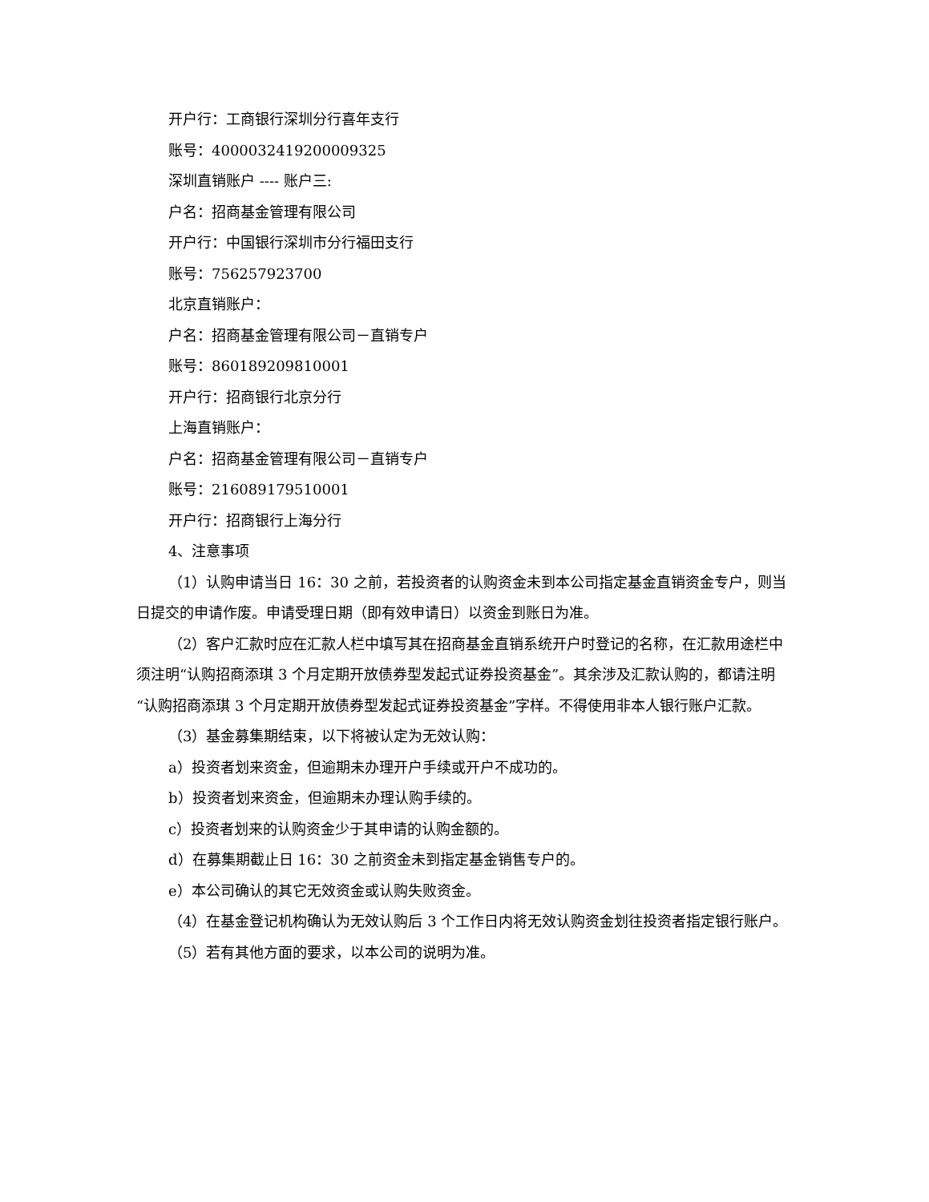开户行：工商银行深圳分行喜年支行
账号：4000032419200009325
深圳直销账户 ---- 账户三:
户名：招商基金管理有限公司
开户行：中国银行深圳市分行福田支行
账号：756257923700
北京直销账户：
户名：招商基金管理有限公司－直销专户
账号：860189209810001
开户行：招商银行北京分行
上海直销账户：
户名：招商基金管理有限公司－直销专户
账号：216089179510001
开户行：招商银行上海分行
4、注意事项
（1）认购申请当日 16：30 之前，若投资者的认购资金未到本公司指定基金直销资金专户，则当日提交的申请作废。申请受理日期（即有效申请日）以资金到账日为准。
（2）客户汇款时应在汇款人栏中填写其在招商基金直销系统开户时登记的名称，在汇款用途栏中须注明“认购招商添琪 3 个月定期开放债券型发起式证券投资基金”。其余涉及汇款认购的，都请注明“认购招商添琪 3 个月定期开放债券型发起式证券投资基金”字样。不得使用非本人银行账户汇款。
（3）基金募集期结束，以下将被认定为无效认购：
a）投资者划来资金，但逾期未办理开户手续或开户不成功的。
b）投资者划来资金，但逾期未办理认购手续的。
c）投资者划来的认购资金少于其申请的认购金额的。
d）在募集期截止日 16：30 之前资金未到指定基金销售专户的。
e）本公司确认的其它无效资金或认购失败资金。
（4）在基金登记机构确认为无效认购后 3 个工作日内将无效认购资金划往投资者指定银行账户。
（5）若有其他方面的要求，以本公司的说明为准。